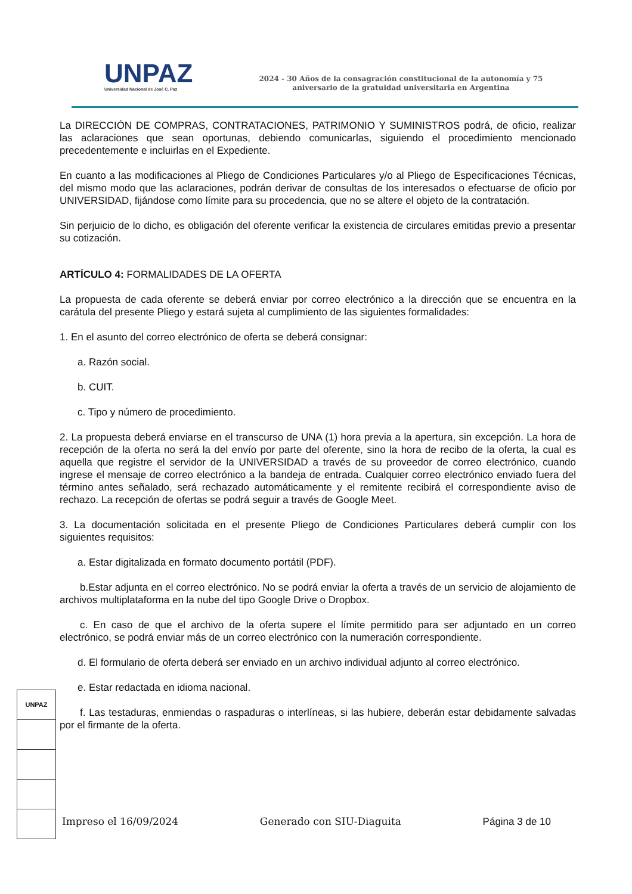UNPAZ
Universidad Nacional de José C. Paz
2024 - 30 Años de la consagración constitucional de la autonomía y 75
aniversario de la gratuidad universitaria en Argentina
La DIRECCIÓN DE COMPRAS, CONTRATACIONES, PATRIMONIO Y SUMINISTROS podrá, de oficio, realizar las aclaraciones que sean oportunas, debiendo comunicarlas, siguiendo el procedimiento mencionado precedentemente e incluirlas en el Expediente.
En cuanto a las modificaciones al Pliego de Condiciones Particulares y/o al Pliego de Especificaciones Técnicas, del mismo modo que las aclaraciones, podrán derivar de consultas de los interesados o efectuarse de oficio por UNIVERSIDAD, fijándose como límite para su procedencia, que no se altere el objeto de la contratación.
Sin perjuicio de lo dicho, es obligación del oferente verificar la existencia de circulares emitidas previo a presentar su cotización.
ARTÍCULO 4: FORMALIDADES DE LA OFERTA
La propuesta de cada oferente se deberá enviar por correo electrónico a la dirección que se encuentra en la carátula del presente Pliego y estará sujeta al cumplimiento de las siguientes formalidades:
1. En el asunto del correo electrónico de oferta se deberá consignar:
a. Razón social.
b. CUIT.
c. Tipo y número de procedimiento.
2. La propuesta deberá enviarse en el transcurso de UNA (1) hora previa a la apertura, sin excepción. La hora de recepción de la oferta no será la del envío por parte del oferente, sino la hora de recibo de la oferta, la cual es aquella que registre el servidor de la UNIVERSIDAD a través de su proveedor de correo electrónico, cuando ingrese el mensaje de correo electrónico a la bandeja de entrada. Cualquier correo electrónico enviado fuera del término antes señalado, será rechazado automáticamente y el remitente recibirá el correspondiente aviso de rechazo. La recepción de ofertas se podrá seguir a través de Google Meet.
3. La documentación solicitada en el presente Pliego de Condiciones Particulares deberá cumplir con los siguientes requisitos:
a. Estar digitalizada en formato documento portátil (PDF).
b.Estar adjunta en el correo electrónico. No se podrá enviar la oferta a través de un servicio de alojamiento de archivos multiplataforma en la nube del tipo Google Drive o Dropbox.
c. En caso de que el archivo de la oferta supere el límite permitido para ser adjuntado en un correo electrónico, se podrá enviar más de un correo electrónico con la numeración correspondiente.
d. El formulario de oferta deberá ser enviado en un archivo individual adjunto al correo electrónico.
e. Estar redactada en idioma nacional.
f. Las testaduras, enmiendas o raspaduras o interlíneas, si las hubiere, deberán estar debidamente salvadas por el firmante de la oferta.
UNPAZ
Impreso el 16/09/2024 Generado con SIU-Diaguita Página 3 de 10